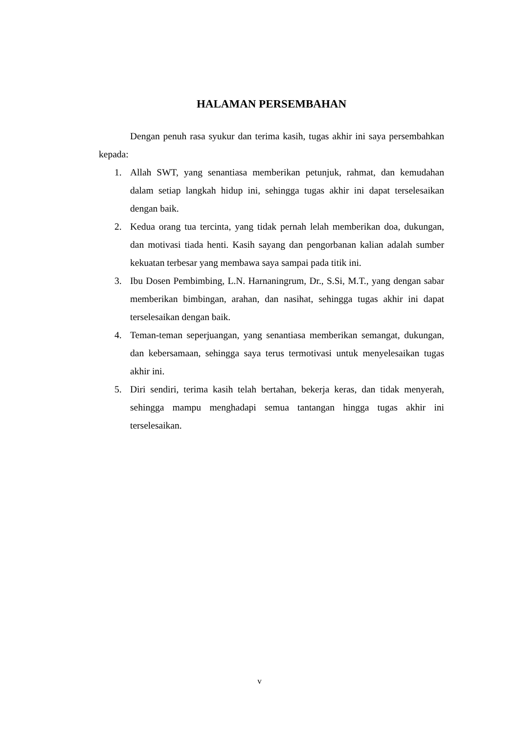HALAMAN PERSEMBAHAN
Dengan penuh rasa syukur dan terima kasih, tugas akhir ini saya persembahkan kepada:
1. Allah SWT, yang senantiasa memberikan petunjuk, rahmat, dan kemudahan dalam setiap langkah hidup ini, sehingga tugas akhir ini dapat terselesaikan dengan baik.
2. Kedua orang tua tercinta, yang tidak pernah lelah memberikan doa, dukungan, dan motivasi tiada henti. Kasih sayang dan pengorbanan kalian adalah sumber kekuatan terbesar yang membawa saya sampai pada titik ini.
3. Ibu Dosen Pembimbing, L.N. Harnaningrum, Dr., S.Si, M.T., yang dengan sabar memberikan bimbingan, arahan, dan nasihat, sehingga tugas akhir ini dapat terselesaikan dengan baik.
4. Teman-teman seperjuangan, yang senantiasa memberikan semangat, dukungan, dan kebersamaan, sehingga saya terus termotivasi untuk menyelesaikan tugas akhir ini.
5. Diri sendiri, terima kasih telah bertahan, bekerja keras, dan tidak menyerah, sehingga mampu menghadapi semua tantangan hingga tugas akhir ini terselesaikan.
v